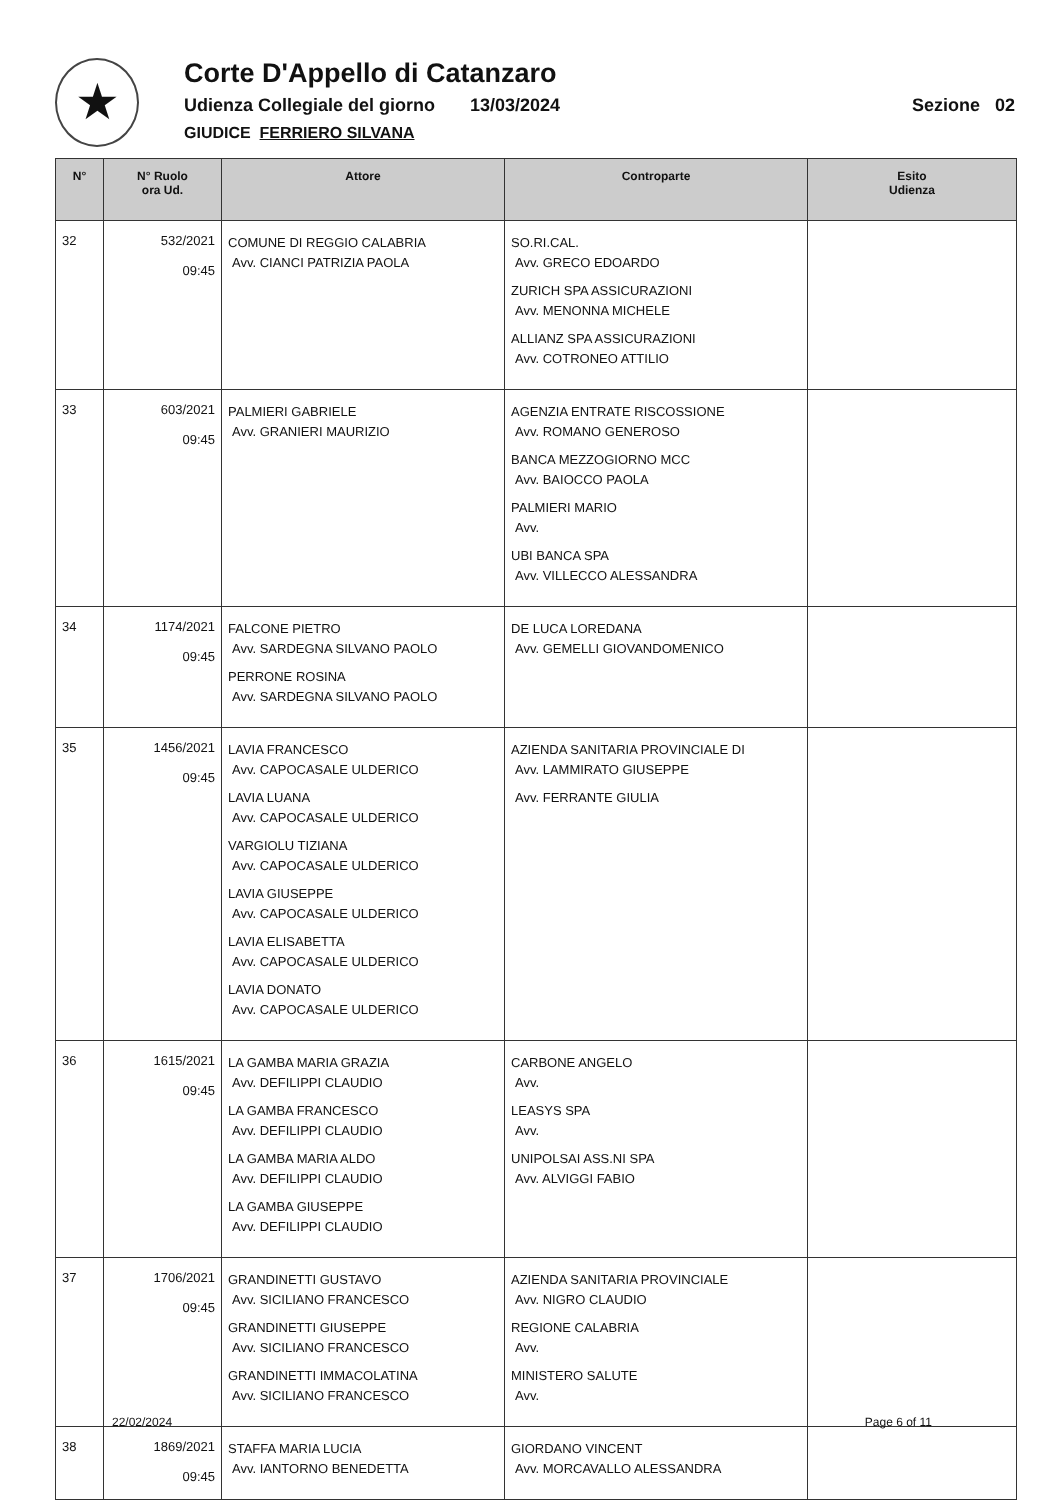★
Corte D'Appello di Catanzaro
Udienza Collegiale del giorno 13/03/2024 Sezione 02
GIUDICE FERRIERO SILVANA
| N° | N° Ruolo ora Ud. | Attore | Controparte | Esito Udienza |
| --- | --- | --- | --- | --- |
| 32 | 532/2021 09:45 | COMUNE DI REGGIO CALABRIA Avv. CIANCI PATRIZIA PAOLA | SO.RI.CAL. Avv. GRECO EDOARDO ZURICH SPA ASSICURAZIONI Avv. MENONNA MICHELE ALLIANZ SPA ASSICURAZIONI Avv. COTRONEO ATTILIO | |
| 33 | 603/2021 09:45 | PALMIERI GABRIELE Avv. GRANIERI MAURIZIO | AGENZIA ENTRATE RISCOSSIONE Avv. ROMANO GENEROSO BANCA MEZZOGIORNO MCC Avv. BAIOCCO PAOLA PALMIERI MARIO Avv. UBI BANCA SPA Avv. VILLECCO ALESSANDRA | |
| 34 | 1174/2021 09:45 | FALCONE PIETRO Avv. SARDEGNA SILVANO PAOLO PERRONE ROSINA Avv. SARDEGNA SILVANO PAOLO | DE LUCA LOREDANA Avv. GEMELLI GIOVANDOMENICO | |
| 35 | 1456/2021 09:45 | LAVIA FRANCESCO Avv. CAPOCASALE ULDERICO LAVIA LUANA Avv. CAPOCASALE ULDERICO VARGIOLU TIZIANA Avv. CAPOCASALE ULDERICO LAVIA GIUSEPPE Avv. CAPOCASALE ULDERICO LAVIA ELISABETTA Avv. CAPOCASALE ULDERICO LAVIA DONATO Avv. CAPOCASALE ULDERICO | AZIENDA SANITARIA PROVINCIALE DI Avv. LAMMIRATO GIUSEPPE Avv. FERRANTE GIULIA | |
| 36 | 1615/2021 09:45 | LA GAMBA MARIA GRAZIA Avv. DEFILIPPI CLAUDIO LA GAMBA FRANCESCO Avv. DEFILIPPI CLAUDIO LA GAMBA MARIA ALDO Avv. DEFILIPPI CLAUDIO LA GAMBA GIUSEPPE Avv. DEFILIPPI CLAUDIO | CARBONE ANGELO Avv. LEASYS SPA Avv. UNIPOLSAI ASS.NI SPA Avv. ALVIGGI FABIO | |
| 37 | 1706/2021 09:45 | GRANDINETTI GUSTAVO Avv. SICILIANO FRANCESCO GRANDINETTI GIUSEPPE Avv. SICILIANO FRANCESCO GRANDINETTI IMMACOLATINA Avv. SICILIANO FRANCESCO | AZIENDA SANITARIA PROVINCIALE Avv. NIGRO CLAUDIO REGIONE CALABRIA Avv. MINISTERO SALUTE Avv. | |
| 38 | 1869/2021 09:45 | STAFFA MARIA LUCIA Avv. IANTORNO BENEDETTA | GIORDANO VINCENT Avv. MORCAVALLO ALESSANDRA | |
22/02/2024 Page 6 of 11